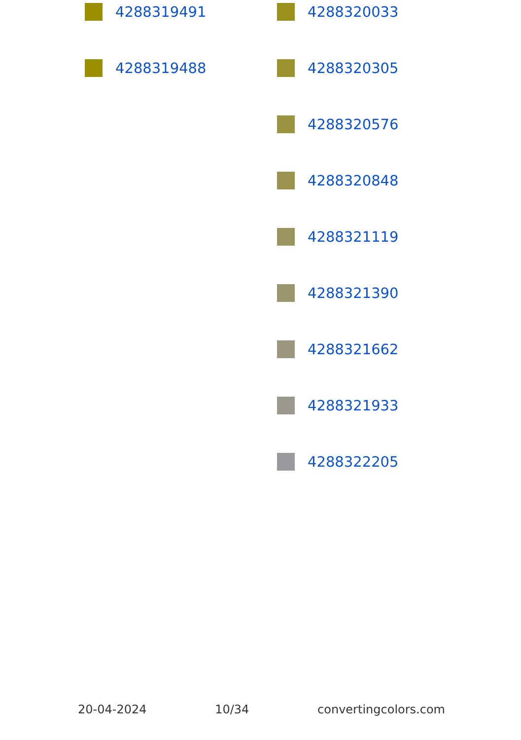4288319491
4288319488
4288320033
4288320305
4288320576
4288320848
4288321119
4288321390
4288321662
4288321933
4288322205
20-04-2024 10/34 convertingcolors.com